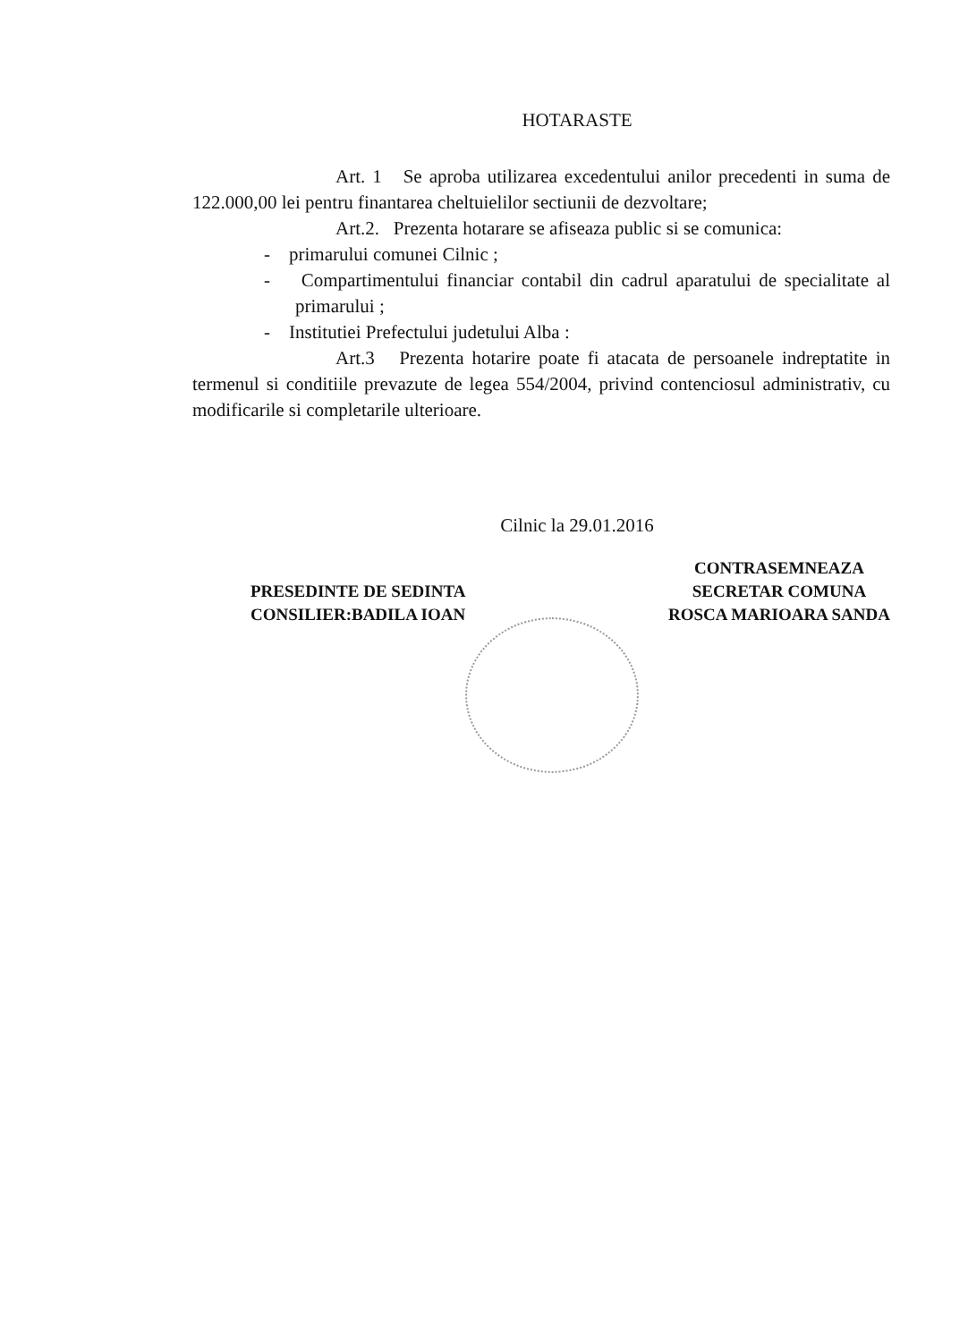HOTARASTE
Art. 1 Se aproba utilizarea excedentului anilor precedenti in suma de 122.000,00 lei pentru finantarea cheltuielilor sectiunii de dezvoltare;
Art.2. Prezenta hotarare se afiseaza public si se comunica:
- primarului comunei Cilnic ;
- Compartimentului financiar contabil din cadrul aparatului de specialitate al primarului ;
- Institutiei Prefectului judetului Alba :
Art.3 Prezenta hotarire poate fi atacata de persoanele indreptatite in termenul si conditiile prevazute de legea 554/2004, privind contenciosul administrativ, cu modificarile si completarile ulterioare.
Cilnic la 29.01.2016
PRESEDINTE DE SEDINTA
CONSILIER:BADILA IOAN
CONTRASEMNEAZA
SECRETAR COMUNA
ROSCA MARIOARA SANDA